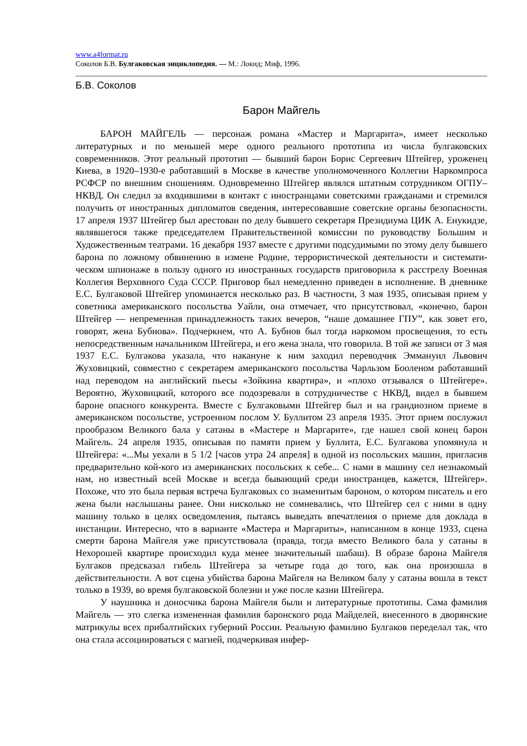www.a4format.ru
Соколов Б.В. Булгаковская энциклопедия. — М.: Локид; Миф, 1996.
Б.В. Соколов
Барон Майгель
БАРОН МАЙГЕЛЬ — персонаж романа «Мастер и Маргарита», имеет несколько литературных и по меньшей мере одного реального прототипа из числа булгаковских современников. Этот реальный прототип — бывший барон Борис Сергеевич Штейгер, уроженец Киева, в 1920–1930-е работавший в Москве в качестве уполномоченного Колле­гии Наркомпроса РСФСР по внешним сношениям. Одновременно Штейгер являлся штат­ным сотрудником ОГПУ–НКВД. Он следил за входившими в контакт с иностранцами советскими гражданами и стремился получить от иностранных дипломатов сведения, интересовавшие советские органы безопасности. 17 апреля 1937 Штейгер был арестован по делу бывшего секретаря Президиума ЦИК А. Енукидзе, являвшегося также председа­телем Правительственной комиссии по руководству Большим и Художественным теат­рами. 16 декабря 1937 вместе с другими подсудимыми по этому делу бывшего барона по ложному обвинению в измене Родине, террористической деятельности и системати­ческом шпионаже в пользу одного из иностранных государств приговорила к расстрелу Военная Коллегия Верховного Суда СССР. Приговор был немедленно приведен в испол­нение. В дневнике Е.С. Булгаковой Штейгер упоминается несколько раз. В частности, 3 мая 1935, описывая прием у советника американского посольства Уайли, она отмечает, что присутствовал, «конечно, барон Штейгер — непременная принадлежность таких вече­ров, “наше домашнее ГПУ”, как зовет его, говорят, жена Бубнова». Подчеркнем, что А. Бубнов был тогда наркомом просвещения, то есть непосредственным начальником Штейгера, и его жена знала, что говорила. В той же записи от 3 мая 1937 Е.С. Булгакова указала, что накануне к ним заходил переводчик Эммануил Львович Жуховицкий, совместно с секретарем американского посольства Чарльзом Бооленом работавший над переводом на английский пьесы «Зойкина квартира», и «плохо отзывался о Штейгере». Вероятно, Жуховицкий, которого все подозревали в сотрудничестве с НКВД, видел в бывшем бароне опасного конкурента. Вместе с Булгаковыми Штейгер был и на гранди­озном приеме в американском посольстве, устроенном послом У. Буллитом 23 апреля 1935. Этот прием послужил прообразом Великого бала у сатаны в «Мастере и Марга­рите», где нашел свой конец барон Майгель. 24 апреля 1935, описывая по памяти прием у Буллита, Е.С. Булгакова упомянула и Штейгера: «...Мы уехали в 5 1/2 [часов утра 24 ап­реля] в одной из посольских машин, пригласив предварительно кой-кого из американских посольских к себе... С нами в машину сел незнакомый нам, но известный всей Москве и всегда бывающий среди иностранцев, кажется, Штейгер». Похоже, что это была первая встреча Булгаковых со знаменитым бароном, о котором писатель и его жена были наслы­шаны ранее. Они нисколько не сомневались, что Штейгер сел с ними в одну машину только в целях осведомления, пытаясь выведать впечатления о приеме для доклада в инстанции. Интересно, что в варианте «Мастера и Маргариты», написанном в конце 1933, сцена смерти барона Майгеля уже присутствовала (правда, тогда вместо Великого бала у сатаны в Нехорошей квартире происходил куда менее значительный шабаш). В образе барона Майгеля Булгаков предсказал гибель Штейгера за четыре года до того, как она произошла в действительности. А вот сцена убийства барона Майгеля на Великом балу у сатаны вошла в текст только в 1939, во время булгаковской болезни и уже после казни Штейгера.
У наушника и доносчика барона Майгеля были и литературные прототипы. Сама фамилия Майгель — это слегка измененная фамилия баронского рода Майделей, внесен­ного в дворянские матрикулы всех прибалтийских губерний России. Реальную фамилию Булгаков переделал так, что она стала ассоциироваться с магией, подчеркивая инфер-